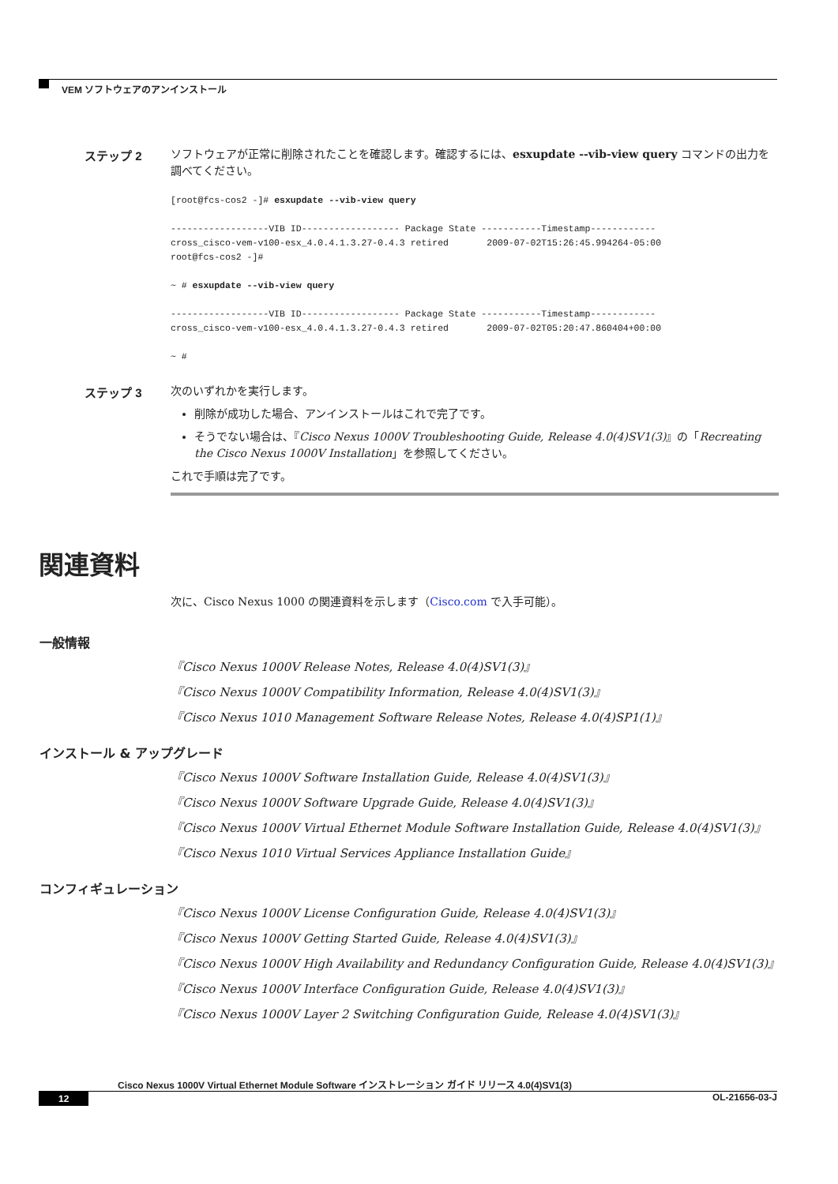VEM ソフトウェアのアンインストール
ステップ 2
ソフトウェアが正常に削除されたことを確認します。確認するには、esxupdate --vib-view query コマンドの出力を調べてください。
[root@fcs-cos2 -]# esxupdate --vib-view query

------------------VIB ID------------------ Package State -----------Timestamp------------
cross_cisco-vem-v100-esx_4.0.4.1.3.27-0.4.3 retired       2009-07-02T15:26:45.994264-05:00
root@fcs-cos2 -]#

~ # esxupdate --vib-view query

------------------VIB ID------------------ Package State -----------Timestamp------------
cross_cisco-vem-v100-esx_4.0.4.1.3.27-0.4.3 retired       2009-07-02T05:20:47.860404+00:00

~ #
ステップ 3
次のいずれかを実行します。
削除が成功した場合、アンインストールはこれで完了です。
そうでない場合は、『Cisco Nexus 1000V Troubleshooting Guide, Release 4.0(4)SV1(3)』の「Recreating the Cisco Nexus 1000V Installation」を参照してください。
これで手順は完了です。
関連資料
次に、Cisco Nexus 1000 の関連資料を示します（Cisco.com で入手可能）。
一般情報
『Cisco Nexus 1000V Release Notes, Release 4.0(4)SV1(3)』
『Cisco Nexus 1000V Compatibility Information, Release 4.0(4)SV1(3)』
『Cisco Nexus 1010 Management Software Release Notes, Release 4.0(4)SP1(1)』
インストール & アップグレード
『Cisco Nexus 1000V Software Installation Guide, Release 4.0(4)SV1(3)』
『Cisco Nexus 1000V Software Upgrade Guide, Release 4.0(4)SV1(3)』
『Cisco Nexus 1000V Virtual Ethernet Module Software Installation Guide, Release 4.0(4)SV1(3)』
『Cisco Nexus 1010 Virtual Services Appliance Installation Guide』
コンフィギュレーション
『Cisco Nexus 1000V License Configuration Guide, Release 4.0(4)SV1(3)』
『Cisco Nexus 1000V Getting Started Guide, Release 4.0(4)SV1(3)』
『Cisco Nexus 1000V High Availability and Redundancy Configuration Guide, Release 4.0(4)SV1(3)』
『Cisco Nexus 1000V Interface Configuration Guide, Release 4.0(4)SV1(3)』
『Cisco Nexus 1000V Layer 2 Switching Configuration Guide, Release 4.0(4)SV1(3)』
Cisco Nexus 1000V Virtual Ethernet Module Software インストレーション ガイド リリース 4.0(4)SV1(3)
12 OL-21656-03-J